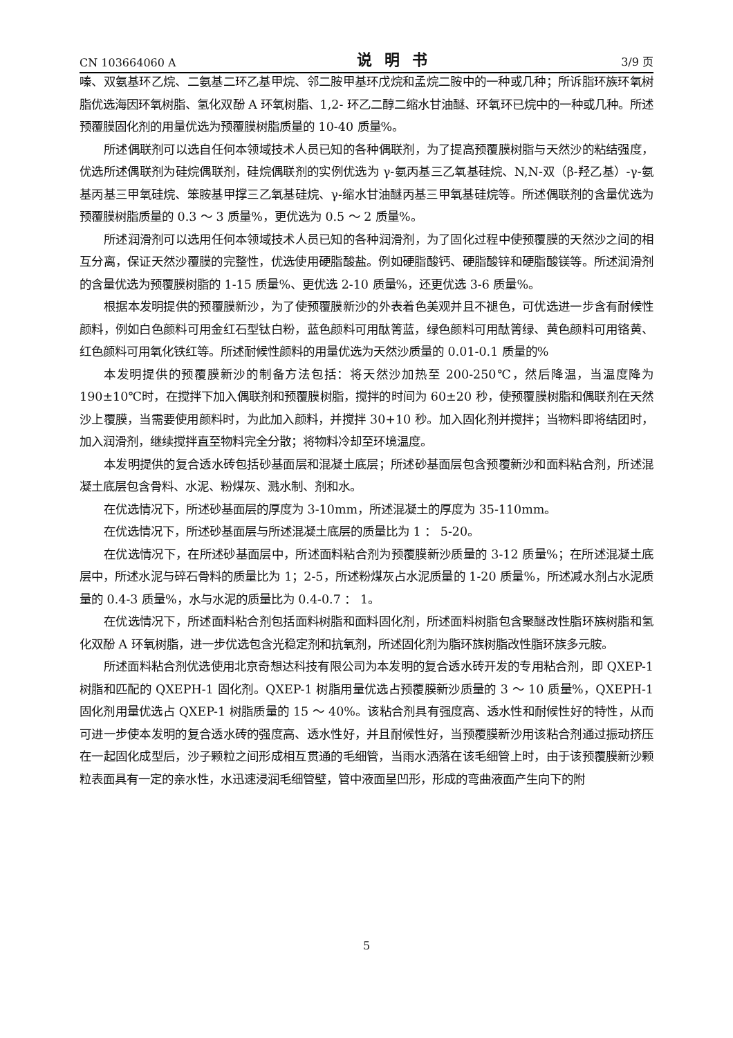CN 103664060 A 说明书 3/9 页
嗪、双氨基环乙烷、二氨基二环乙基甲烷、邻二胺甲基环戊烷和孟烷二胺中的一种或几种；所诉脂环族环氧树脂优选海因环氧树脂、氢化双酚 A 环氧树脂、1,2- 环乙二醇二缩水甘油醚、环氧环已烷中的一种或几种。所述预覆膜固化剂的用量优选为预覆膜树脂质量的 10-40 质量%。
所述偶联剂可以选自任何本领域技术人员已知的各种偶联剂，为了提高预覆膜树脂与天然沙的粘结强度，优选所述偶联剂为硅烷偶联剂，硅烷偶联剂的实例优选为 γ-氨丙基三乙氧基硅烷、N,N-双（β-羟乙基）-γ-氨基丙基三甲氧硅烷、笨胺基甲撑三乙氧基硅烷、γ-缩水甘油醚丙基三甲氧基硅烷等。所述偶联剂的含量优选为预覆膜树脂质量的 0.3 ～ 3 质量%，更优选为 0.5 ～ 2 质量%。
所述润滑剂可以选用任何本领域技术人员已知的各种润滑剂，为了固化过程中使预覆膜的天然沙之间的相互分离，保证天然沙覆膜的完整性，优选使用硬脂酸盐。例如硬脂酸钙、硬脂酸锌和硬脂酸镁等。所述润滑剂的含量优选为预覆膜树脂的 1-15 质量%、更优选 2-10 质量%，还更优选 3-6 质量%。
根据本发明提供的预覆膜新沙，为了使预覆膜新沙的外表着色美观并且不褪色，可优选进一步含有耐候性颜料，例如白色颜料可用金红石型钛白粉，蓝色颜料可用酞箐蓝，绿色颜料可用酞箐绿、黄色颜料可用铬黄、红色颜料可用氧化铁红等。所述耐候性颜料的用量优选为天然沙质量的 0.01-0.1 质量的%
本发明提供的预覆膜新沙的制备方法包括：将天然沙加热至 200-250℃，然后降温，当温度降为 190±10℃时，在搅拌下加入偶联剂和预覆膜树脂，搅拌的时间为 60±20 秒，使预覆膜树脂和偶联剂在天然沙上覆膜，当需要使用颜料时，为此加入颜料，并搅拌 30+10 秒。加入固化剂并搅拌；当物料即将结团时，加入润滑剂，继续搅拌直至物料完全分散；将物料冷却至环境温度。
本发明提供的复合透水砖包括砂基面层和混凝土底层；所述砂基面层包含预覆新沙和面料粘合剂，所述混凝土底层包含骨料、水泥、粉煤灰、溅水制、剂和水。
在优选情况下，所述砂基面层的厚度为 3-10mm，所述混凝土的厚度为 35-110mm。
在优选情况下，所述砂基面层与所述混凝土底层的质量比为 1 ： 5-20。
在优选情况下，在所述砂基面层中，所述面料粘合剂为预覆膜新沙质量的 3-12 质量%；在所述混凝土底层中，所述水泥与碎石骨料的质量比为 1；2-5，所述粉煤灰占水泥质量的 1-20 质量%，所述减水剂占水泥质量的 0.4-3 质量%，水与水泥的质量比为 0.4-0.7 ： 1。
在优选情况下，所述面料粘合剂包括面料树脂和面料固化剂，所述面料树脂包含聚醚改性脂环族树脂和氢化双酚 A 环氧树脂，进一步优选包含光稳定剂和抗氧剂，所述固化剂为脂环族树脂改性脂环族多元胺。
所述面料粘合剂优选使用北京奇想达科技有限公司为本发明的复合透水砖开发的专用粘合剂，即 QXEP-1 树脂和匹配的 QXEPH-1 固化剂。QXEP-1 树脂用量优选占预覆膜新沙质量的 3 ～ 10 质量%，QXEPH-1 固化剂用量优选占 QXEP-1 树脂质量的 15 ～ 40%。该粘合剂具有强度高、透水性和耐候性好的特性，从而可进一步使本发明的复合透水砖的强度高、透水性好，并且耐候性好，当预覆膜新沙用该粘合剂通过振动挤压在一起固化成型后，沙子颗粒之间形成相互贯通的毛细管，当雨水洒落在该毛细管上时，由于该预覆膜新沙颗粒表面具有一定的亲水性，水迅速浸润毛细管壁，管中液面呈凹形，形成的弯曲液面产生向下的附
5